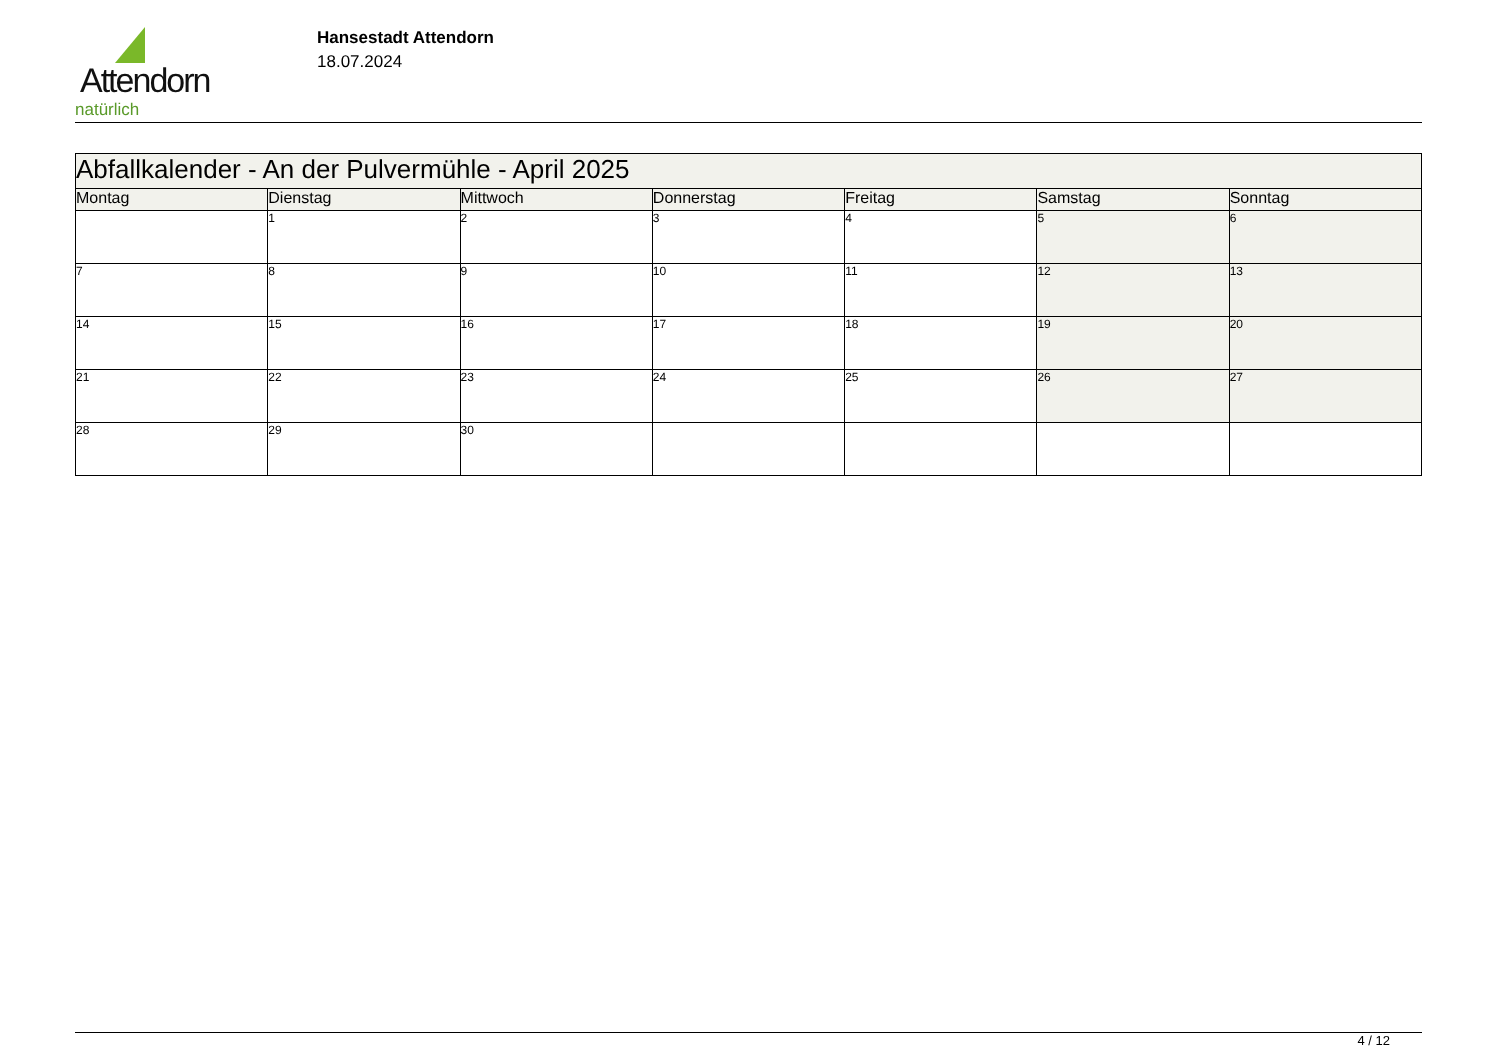Attendorn
natürlich
Hansestadt Attendorn
18.07.2024
| Abfallkalender - An der Pulvermühle - April 2025 | | | | | | |
| --- | --- | --- | --- | --- | --- | --- |
| Montag | Dienstag | Mittwoch | Donnerstag | Freitag | Samstag | Sonntag |
| | 1 | 2 | 3 | 4 | 5 | 6 |
| 7 | 8 | 9 | 10 | 11 | 12 | 13 |
| 14 | 15 | 16 | 17 | 18 | 19 | 20 |
| 21 | 22 | 23 | 24 | 25 | 26 | 27 |
| 28 | 29 | 30 | | | | |
4 / 12